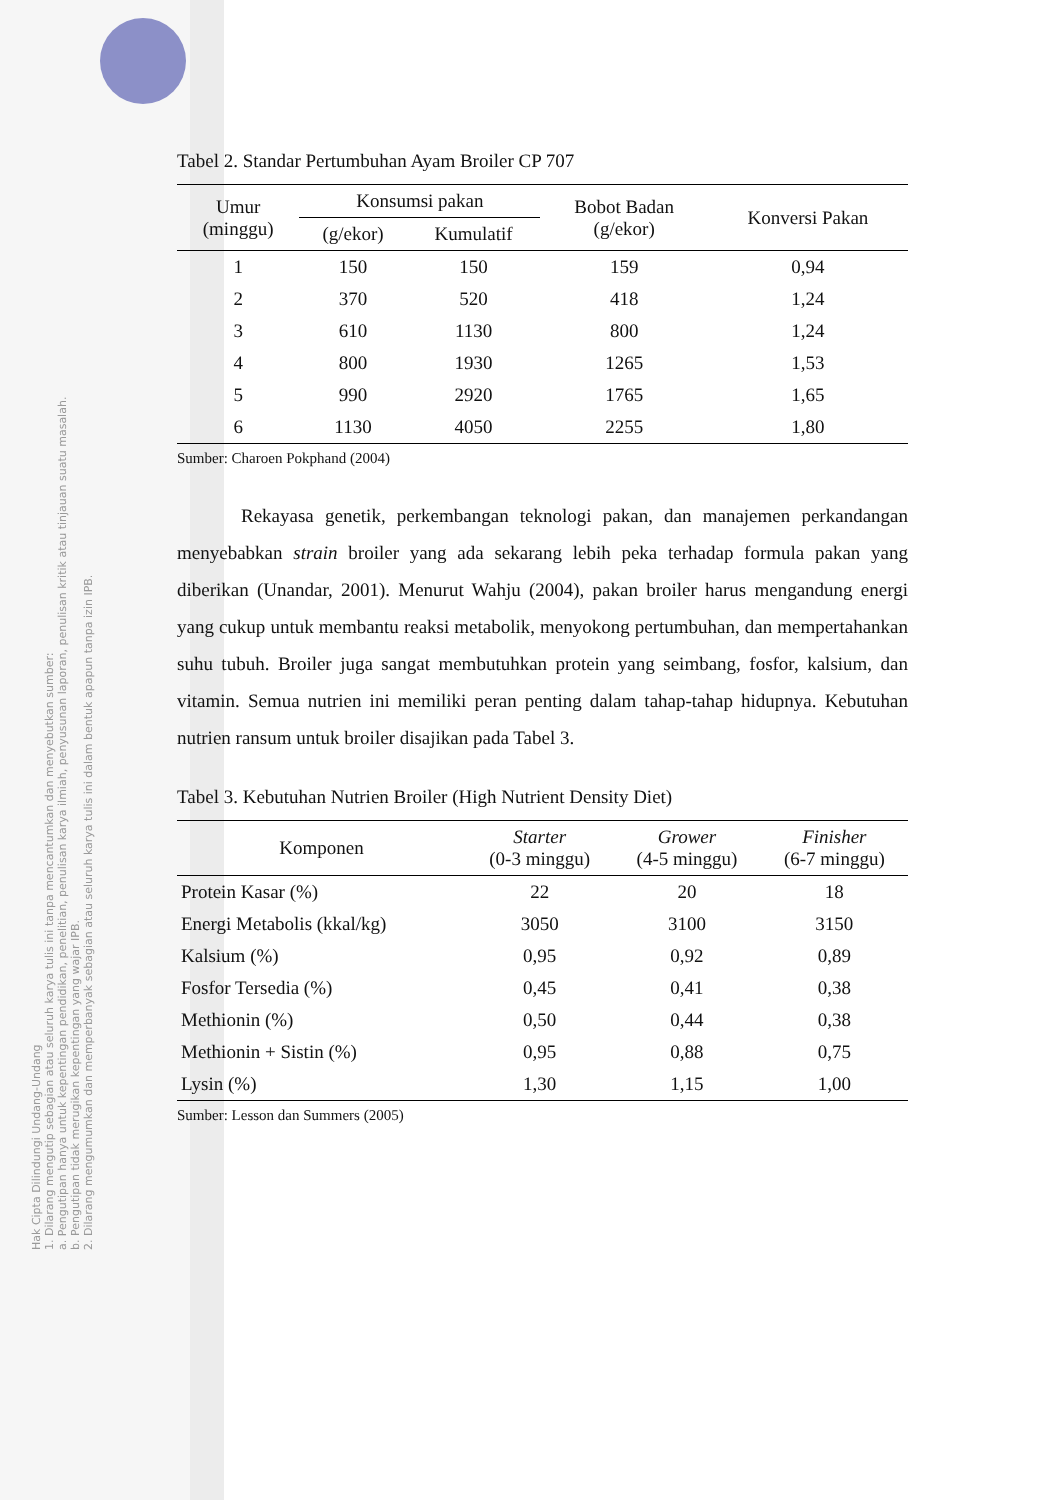Hak Cipta Dilindungi Undang-Undang
1. Dilarang mengutip sebagian atau seluruh karya tulis ini tanpa mencantumkan dan menyebutkan sumber:
a. Pengutipan hanya untuk kepentingan pendidikan, penelitian, penulisan karya ilmiah, penyusunan laporan, penulisan kritik atau tinjauan suatu masalah.
b. Pengutipan tidak merugikan kepentingan yang wajar IPB.
2. Dilarang mengumumkan dan memperbanyak sebagian atau seluruh karya tulis ini dalam bentuk apapun tanpa izin IPB.
Tabel 2. Standar Pertumbuhan Ayam Broiler CP 707
| Umur (minggu) | Konsumsi pakan | | Bobot Badan (g/ekor) | Konversi Pakan |
| --- | --- | --- | --- | --- |
| | (g/ekor) | Kumulatif | | |
| 1 | 150 | 150 | 159 | 0,94 |
| 2 | 370 | 520 | 418 | 1,24 |
| 3 | 610 | 1130 | 800 | 1,24 |
| 4 | 800 | 1930 | 1265 | 1,53 |
| 5 | 990 | 2920 | 1765 | 1,65 |
| 6 | 1130 | 4050 | 2255 | 1,80 |
Sumber: Charoen Pokphand (2004)
Rekayasa genetik, perkembangan teknologi pakan, dan manajemen perkandangan menyebabkan strain broiler yang ada sekarang lebih peka terhadap formula pakan yang diberikan (Unandar, 2001). Menurut Wahju (2004), pakan broiler harus mengandung energi yang cukup untuk membantu reaksi metabolik, menyokong pertumbuhan, dan mempertahankan suhu tubuh. Broiler juga sangat membutuhkan protein yang seimbang, fosfor, kalsium, dan vitamin. Semua nutrien ini memiliki peran penting dalam tahap-tahap hidupnya. Kebutuhan nutrien ransum untuk broiler disajikan pada Tabel 3.
Tabel 3. Kebutuhan Nutrien Broiler (High Nutrient Density Diet)
| Komponen | Starter (0-3 minggu) | Grower (4-5 minggu) | Finisher (6-7 minggu) |
| --- | --- | --- | --- |
| Protein Kasar (%) | 22 | 20 | 18 |
| Energi Metabolis (kkal/kg) | 3050 | 3100 | 3150 |
| Kalsium (%) | 0,95 | 0,92 | 0,89 |
| Fosfor Tersedia (%) | 0,45 | 0,41 | 0,38 |
| Methionin (%) | 0,50 | 0,44 | 0,38 |
| Methionin + Sistin (%) | 0,95 | 0,88 | 0,75 |
| Lysin (%) | 1,30 | 1,15 | 1,00 |
Sumber: Lesson dan Summers (2005)